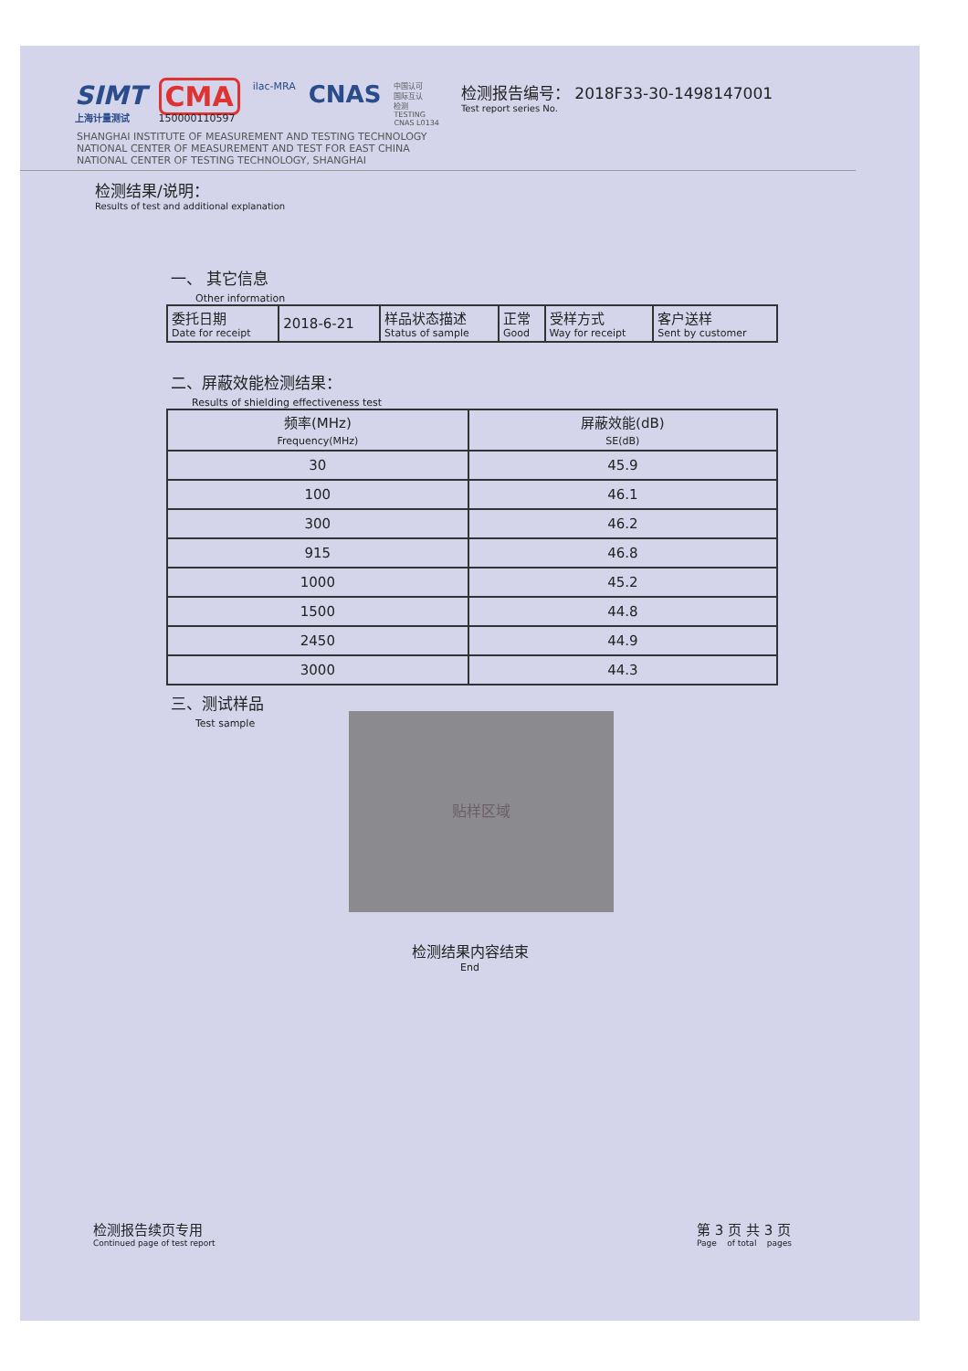SIMT
上海计量测试
CMA
150000110597
ilac-MRA
CNAS
中国认可
国际互认
检测
TESTING
CNAS L0134
检测报告编号： 2018F33-30-1498147001
Test report series No.
SHANGHAI INSTITUTE OF MEASUREMENT AND TESTING TECHNOLOGY
NATIONAL CENTER OF MEASUREMENT AND TEST FOR EAST CHINA
NATIONAL CENTER OF TESTING TECHNOLOGY, SHANGHAI
检测结果/说明：
Results of test and additional explanation
一、 其它信息
Other information
| 委托日期 Date for receipt | 2018-6-21 | 样品状态描述 Status of sample | 正常 Good | 受样方式 Way for receipt | 客户送样 Sent by customer |
二、屏蔽效能检测结果：
Results of shielding effectiveness test
| 频率(MHz) Frequency(MHz) | 屏蔽效能(dB) SE(dB) |
| --- | --- |
| 30 | 45.9 |
| 100 | 46.1 |
| 300 | 46.2 |
| 915 | 46.8 |
| 1000 | 45.2 |
| 1500 | 44.8 |
| 2450 | 44.9 |
| 3000 | 44.3 |
三、测试样品
Test sample
贴样区域
检测结果内容结束
End
检测报告续页专用
Continued page of test report
第 3 页 共 3 页
Page of total pages